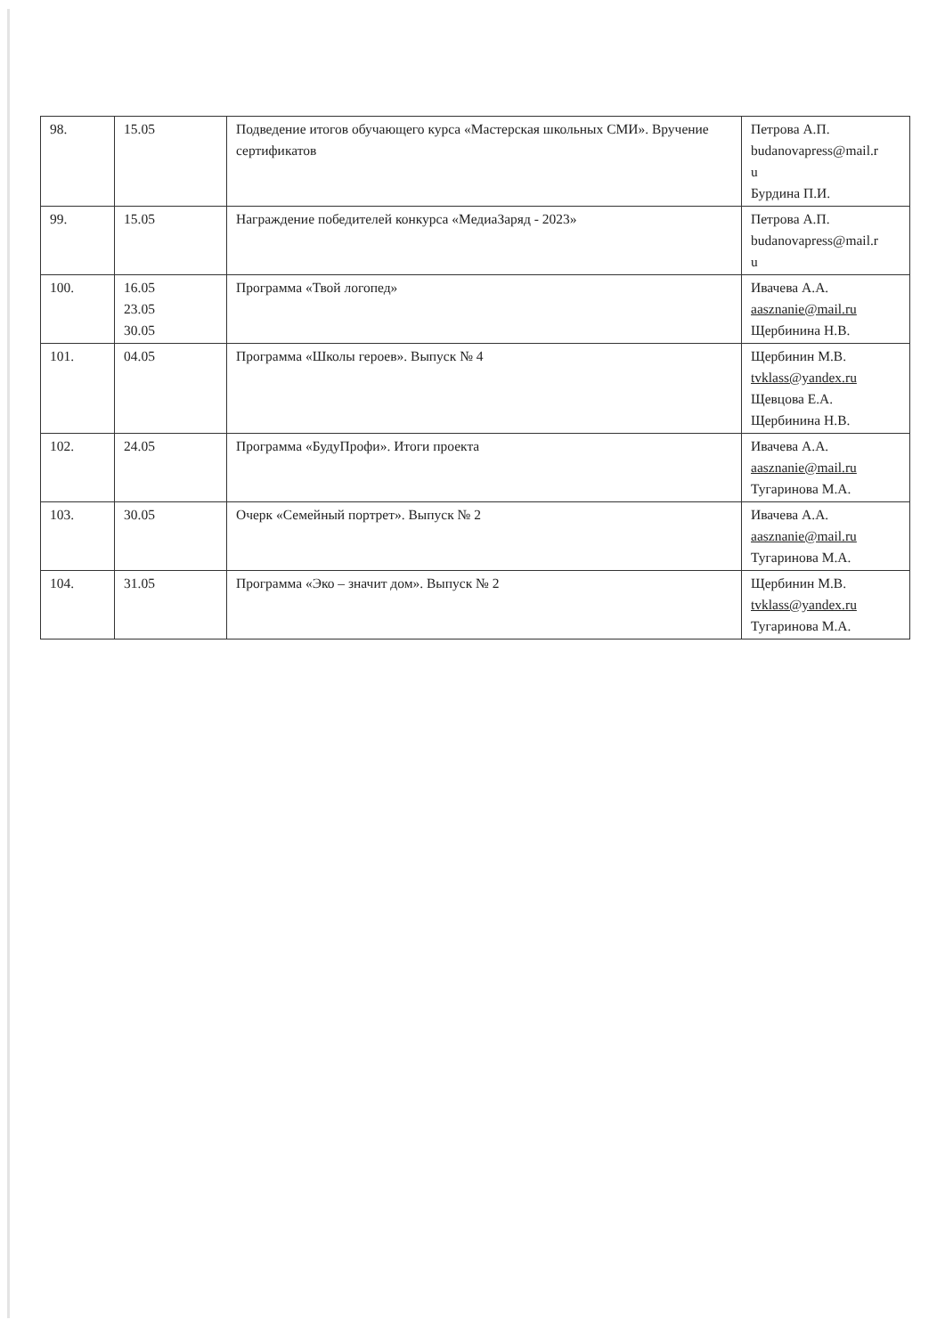| 98. | 15.05 | Подведение итогов обучающего курса «Мастерская школьных СМИ». Вручение сертификатов | Петрова А.П. budanovapress@mail.r u Бурдина П.И. |
| 99. | 15.05 | Награждение победителей конкурса «МедиаЗаряд - 2023» | Петрова А.П. budanovapress@mail.r u |
| 100. | 16.05 23.05 30.05 | Программа «Твой логопед» | Ивачева А.А. aasznanie@mail.ru Щербинина Н.В. |
| 101. | 04.05 | Программа «Школы героев». Выпуск № 4 | Щербинин М.В. tvklass@yandex.ru Щевцова Е.А. Щербинина Н.В. |
| 102. | 24.05 | Программа «БудуПрофи». Итоги проекта | Ивачева А.А. aasznanie@mail.ru Тугаринова М.А. |
| 103. | 30.05 | Очерк «Семейный портрет». Выпуск № 2 | Ивачева А.А. aasznanie@mail.ru Тугаринова М.А. |
| 104. | 31.05 | Программа «Эко – значит дом». Выпуск № 2 | Щербинин М.В. tvklass@yandex.ru Тугаринова М.А. |